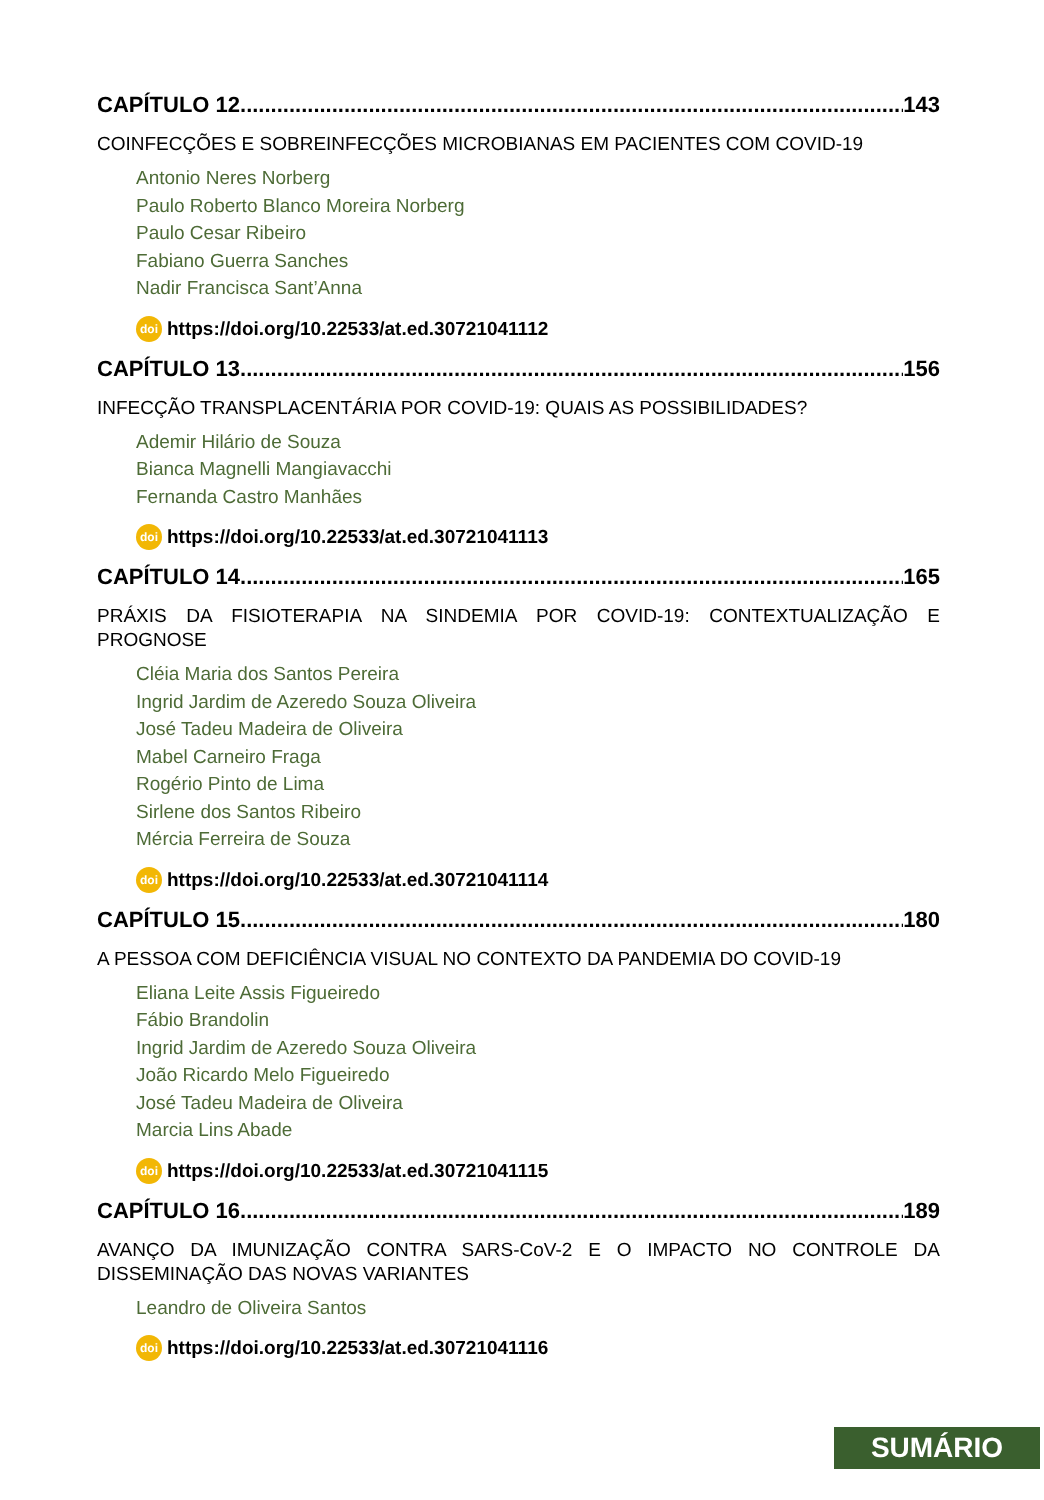CAPÍTULO 12.............................................................................................................. 143
COINFECÇÕES E SOBREINFECÇÕES MICROBIANAS EM PACIENTES COM COVID-19
Antonio Neres Norberg
Paulo Roberto Blanco Moreira Norberg
Paulo Cesar Ribeiro
Fabiano Guerra Sanches
Nadir Francisca Sant’Anna
doi https://doi.org/10.22533/at.ed.30721041112
CAPÍTULO 13.............................................................................................................. 156
INFECÇÃO TRANSPLACENTÁRIA POR COVID-19: QUAIS AS POSSIBILIDADES?
Ademir Hilário de Souza
Bianca Magnelli Mangiavacchi
Fernanda Castro Manhães
doi https://doi.org/10.22533/at.ed.30721041113
CAPÍTULO 14.............................................................................................................. 165
PRÁXIS DA FISIOTERAPIA NA SINDEMIA POR COVID-19: CONTEXTUALIZAÇÃO E PROGNOSE
Cléia Maria dos Santos Pereira
Ingrid Jardim de Azeredo Souza Oliveira
José Tadeu Madeira de Oliveira
Mabel Carneiro Fraga
Rogério Pinto de Lima
Sirlene dos Santos Ribeiro
Mércia Ferreira de Souza
doi https://doi.org/10.22533/at.ed.30721041114
CAPÍTULO 15.............................................................................................................. 180
A PESSOA COM DEFICIÊNCIA VISUAL NO CONTEXTO DA PANDEMIA DO COVID-19
Eliana Leite Assis Figueiredo
Fábio Brandolin
Ingrid Jardim de Azeredo Souza Oliveira
João Ricardo Melo Figueiredo
José Tadeu Madeira de Oliveira
Marcia Lins Abade
doi https://doi.org/10.22533/at.ed.30721041115
CAPÍTULO 16.............................................................................................................. 189
AVANÇO DA IMUNIZAÇÃO CONTRA SARS-CoV-2 E O IMPACTO NO CONTROLE DA DISSEMINAÇÃO DAS NOVAS VARIANTES
Leandro de Oliveira Santos
doi https://doi.org/10.22533/at.ed.30721041116
SUMÁRIO